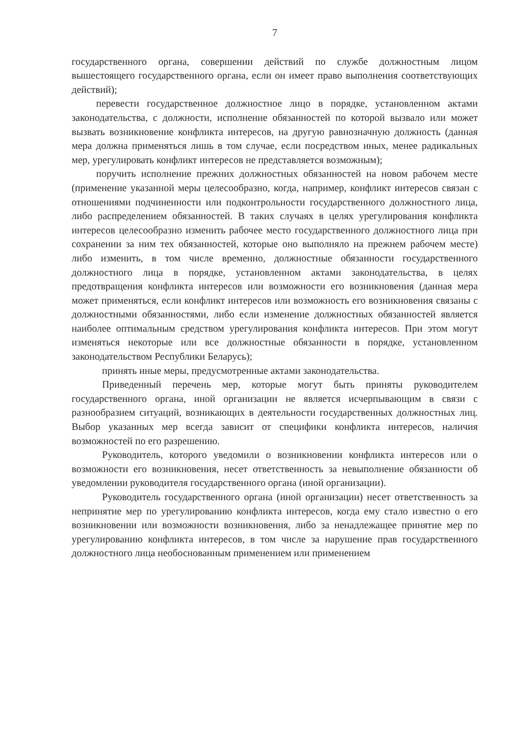7
государственного органа, совершении действий по службе должностным лицом вышестоящего государственного органа, если он имеет право выполнения соответствующих действий);
перевести государственное должностное лицо в порядке, установленном актами законодательства, с должности, исполнение обязанностей по которой вызвало или может вызвать возникновение конфликта интересов, на другую равнозначную должность (данная мера должна применяться лишь в том случае, если посредством иных, менее радикальных мер, урегулировать конфликт интересов не представляется возможным);
поручить исполнение прежних должностных обязанностей на новом рабочем месте (применение указанной меры целесообразно, когда, например, конфликт интересов связан с отношениями подчиненности или подконтрольности государственного должностного лица, либо распределением обязанностей. В таких случаях в целях урегулирования конфликта интересов целесообразно изменить рабочее место государственного должностного лица при сохранении за ним тех обязанностей, которые оно выполняло на прежнем рабочем месте) либо изменить, в том числе временно, должностные обязанности государственного должностного лица в порядке, установленном актами законодательства, в целях предотвращения конфликта интересов или возможности его возникновения (данная мера может применяться, если конфликт интересов или возможность его возникновения связаны с должностными обязанностями, либо если изменение должностных обязанностей является наиболее оптимальным средством урегулирования конфликта интересов. При этом могут изменяться некоторые или все должностные обязанности в порядке, установленном законодательством Республики Беларусь);
принять иные меры, предусмотренные актами законодательства.
Приведенный перечень мер, которые могут быть приняты руководителем государственного органа, иной организации не является исчерпывающим в связи с разнообразием ситуаций, возникающих в деятельности государственных должностных лиц. Выбор указанных мер всегда зависит от специфики конфликта интересов, наличия возможностей по его разрешению.
Руководитель, которого уведомили о возникновении конфликта интересов или о возможности его возникновения, несет ответственность за невыполнение обязанности об уведомлении руководителя государственного органа (иной организации).
Руководитель государственного органа (иной организации) несет ответственность за непринятие мер по урегулированию конфликта интересов, когда ему стало известно о его возникновении или возможности возникновения, либо за ненадлежащее принятие мер по урегулированию конфликта интересов, в том числе за нарушение прав государственного должностного лица необоснованным применением или применением